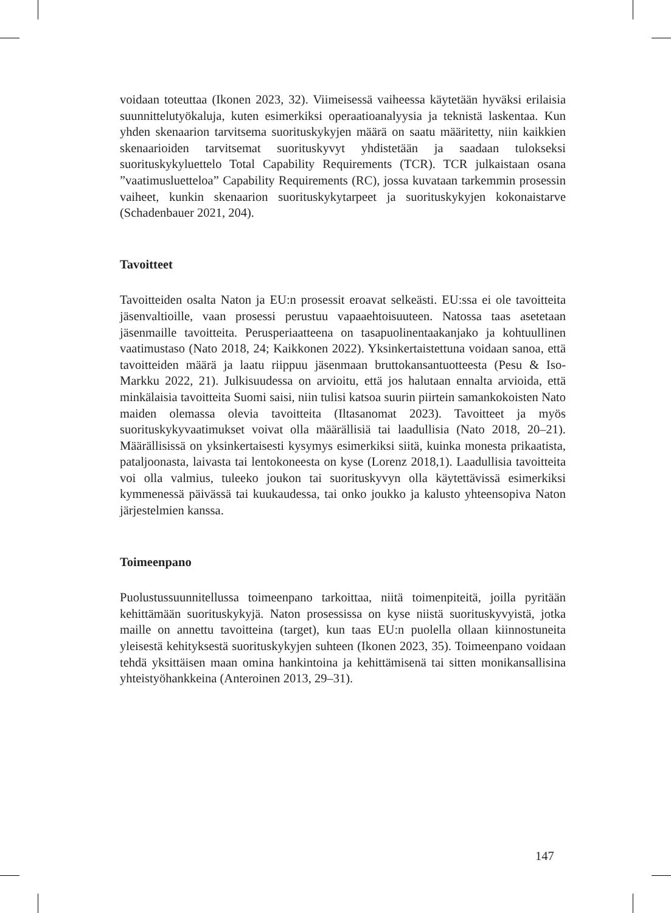voidaan toteuttaa (Ikonen 2023, 32). Viimeisessä vaiheessa käytetään hyväksi erilaisia suunnittelutyökaluja, kuten esimerkiksi operaatioanalyysia ja teknistä laskentaa. Kun yhden skenaarion tarvitsema suorituskykyjen määrä on saatu määritetty, niin kaikkien skenaarioiden tarvitsemat suorituskyvyt yhdistetään ja saadaan tulokseksi suorituskykyluettelo Total Capability Requirements (TCR). TCR julkaistaan osana ”vaatimusluetteloa” Capability Requirements (RC), jossa kuvataan tarkemmin prosessin vaiheet, kunkin skenaarion suorituskykytarpeet ja suorituskykyjen kokonaistarve (Schadenbauer 2021, 204).
Tavoitteet
Tavoitteiden osalta Naton ja EU:n prosessit eroavat selkeästi. EU:ssa ei ole tavoitteita jäsenvaltioille, vaan prosessi perustuu vapaaehtoisuuteen. Natossa taas asetetaan jäsenmaille tavoitteita. Perusperiaatteena on tasapuolinentaakanjako ja kohtuullinen vaatimustaso (Nato 2018, 24; Kaikkonen 2022). Yksinkertaistettuna voidaan sanoa, että tavoitteiden määrä ja laatu riippuu jäsenmaan bruttokansantuotteesta (Pesu & Iso-Markku 2022, 21). Julkisuudessa on arvioitu, että jos halutaan ennalta arvioida, että minkälaisia tavoitteita Suomi saisi, niin tulisi katsoa suurin piirtein samankokoisten Nato maiden olemassa olevia tavoitteita (Iltasanomat 2023). Tavoitteet ja myös suorituskykyvaatimukset voivat olla määrällisiä tai laadullisia (Nato 2018, 20–21). Määrällisissä on yksinkertaisesti kysymys esimerkiksi siitä, kuinka monesta prikaatista, pataljoonasta, laivasta tai lentokoneesta on kyse (Lorenz 2018,1). Laadullisia tavoitteita voi olla valmius, tuleeko joukon tai suorituskyvyn olla käytettävissä esimerkiksi kymmenessä päivässä tai kuukaudessa, tai onko joukko ja kalusto yhteensopiva Naton järjestelmien kanssa.
Toimeenpano
Puolustussuunnitellussa toimeenpano tarkoittaa, niitä toimenpiteitä, joilla pyritään kehittämään suorituskykyjä. Naton prosessissa on kyse niistä suorituskyvyistä, jotka maille on annettu tavoitteina (target), kun taas EU:n puolella ollaan kiinnostuneita yleisestä kehityksestä suorituskykyjen suhteen (Ikonen 2023, 35). Toimeenpano voidaan tehdä yksittäisen maan omina hankintoina ja kehittämisenä tai sitten monikansallisina yhteistyöhankkeina (Anteroinen 2013, 29–31).
147